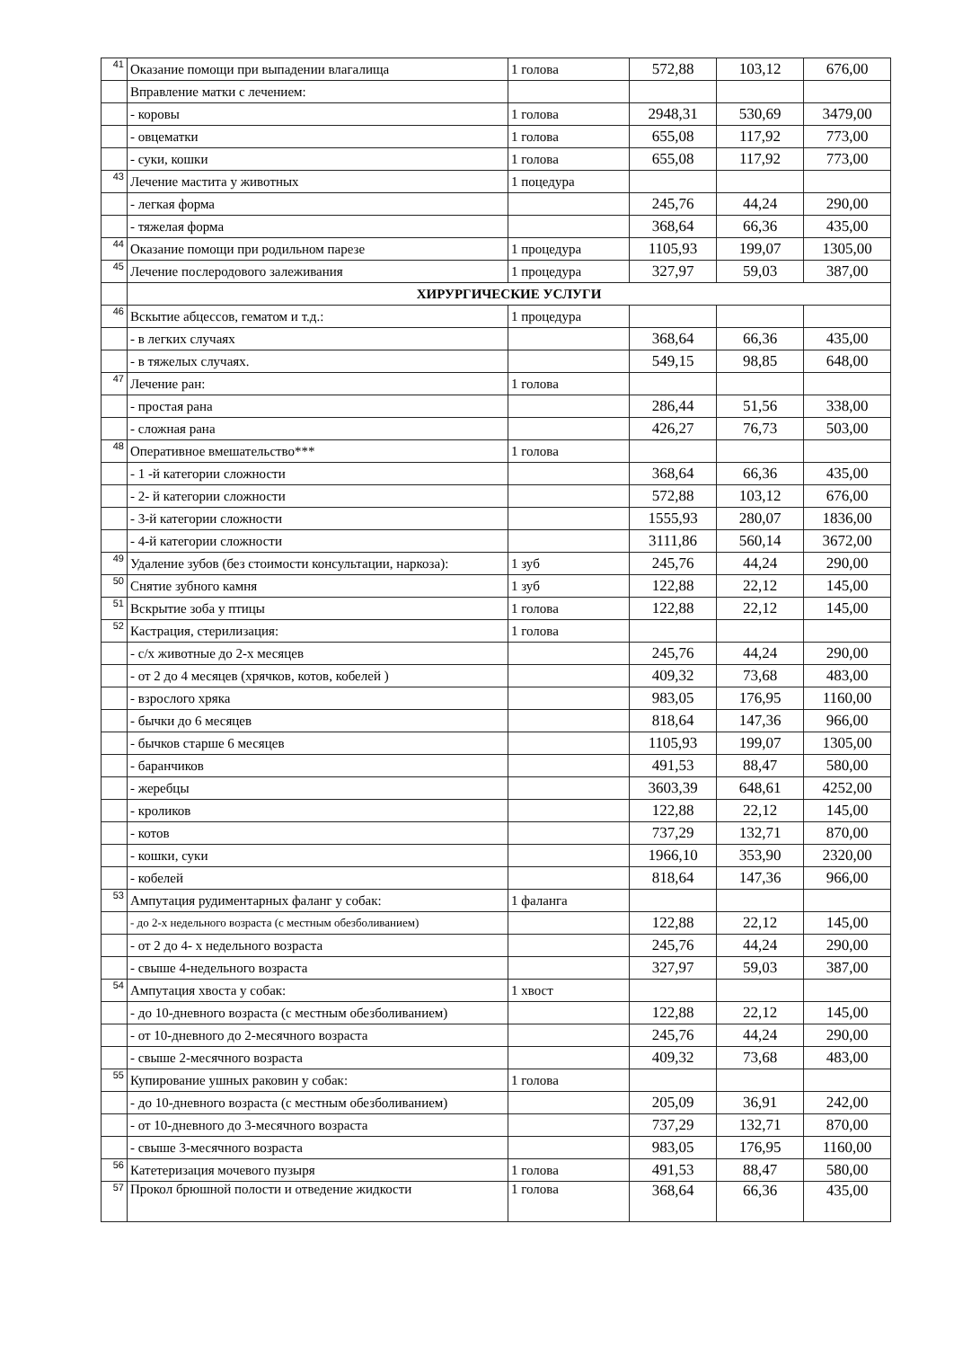| 41 | Оказание помощи при выпадении влагалища | 1 голова | 572,88 | 103,12 | 676,00 |
| | Вправление матки с лечением: | | | | |
| | - коровы | 1 голова | 2948,31 | 530,69 | 3479,00 |
| | - овцематки | 1 голова | 655,08 | 117,92 | 773,00 |
| | - суки, кошки | 1 голова | 655,08 | 117,92 | 773,00 |
| 43 | Лечение мастита у животных | 1 поцедура | | | |
| | - легкая форма | | 245,76 | 44,24 | 290,00 |
| | - тяжелая форма | | 368,64 | 66,36 | 435,00 |
| 44 | Оказание помощи при родильном парезе | 1 процедура | 1105,93 | 199,07 | 1305,00 |
| 45 | Лечение послеродового залеживания | 1 процедура | 327,97 | 59,03 | 387,00 |
| | ХИРУРГИЧЕСКИЕ УСЛУГИ | | | | |
| 46 | Вскытие абцессов, гематом и т.д.: | 1 процедура | | | |
| | - в легких случаях | | 368,64 | 66,36 | 435,00 |
| | - в тяжелых случаях. | | 549,15 | 98,85 | 648,00 |
| 47 | Лечение ран: | 1 голова | | | |
| | - простая рана | | 286,44 | 51,56 | 338,00 |
| | - сложная рана | | 426,27 | 76,73 | 503,00 |
| 48 | Оперативное вмешательство*** | 1 голова | | | |
| | - 1 -й категории сложности | | 368,64 | 66,36 | 435,00 |
| | - 2- й категории сложности | | 572,88 | 103,12 | 676,00 |
| | - 3-й категории сложности | | 1555,93 | 280,07 | 1836,00 |
| | - 4-й категории сложности | | 3111,86 | 560,14 | 3672,00 |
| 49 | Удаление зубов (без стоимости консультации, наркоза): | 1 зуб | 245,76 | 44,24 | 290,00 |
| 50 | Снятие зубного камня | 1 зуб | 122,88 | 22,12 | 145,00 |
| 51 | Вскрытие зоба у птицы | 1 голова | 122,88 | 22,12 | 145,00 |
| 52 | Кастрация, стерилизация: | 1 голова | | | |
| | - с/х животные до 2-х месяцев | | 245,76 | 44,24 | 290,00 |
| | - от 2 до 4 месяцев (хрячков, котов, кобелей ) | | 409,32 | 73,68 | 483,00 |
| | - взрослого хряка | | 983,05 | 176,95 | 1160,00 |
| | - бычки до 6 месяцев | | 818,64 | 147,36 | 966,00 |
| | - бычков старше 6 месяцев | | 1105,93 | 199,07 | 1305,00 |
| | - баранчиков | | 491,53 | 88,47 | 580,00 |
| | - жеребцы | | 3603,39 | 648,61 | 4252,00 |
| | - кроликов | | 122,88 | 22,12 | 145,00 |
| | - котов | | 737,29 | 132,71 | 870,00 |
| | - кошки, суки | | 1966,10 | 353,90 | 2320,00 |
| | - кобелей | | 818,64 | 147,36 | 966,00 |
| 53 | Ампутация рудиментарных фаланг у собак: | 1 фаланга | | | |
| | - до 2-х недельного возраста (с местным обезболиванием) | | 122,88 | 22,12 | 145,00 |
| | - от 2 до 4- х недельного возраста | | 245,76 | 44,24 | 290,00 |
| | - свыше 4-недельного возраста | | 327,97 | 59,03 | 387,00 |
| 54 | Ампутация хвоста у собак: | 1 хвост | | | |
| | - до 10-дневного возраста (с местным обезболиванием) | | 122,88 | 22,12 | 145,00 |
| | - от 10-дневного до 2-месячного возраста | | 245,76 | 44,24 | 290,00 |
| | - свыше 2-месячного возраста | | 409,32 | 73,68 | 483,00 |
| 55 | Купирование ушных раковин у собак: | 1 голова | | | |
| | - до 10-дневного возраста (с местным обезболиванием) | | 205,09 | 36,91 | 242,00 |
| | - от 10-дневного до 3-месячного возраста | | 737,29 | 132,71 | 870,00 |
| | - свыше 3-месячного возраста | | 983,05 | 176,95 | 1160,00 |
| 56 | Катетеризация мочевого пузыря | 1 голова | 491,53 | 88,47 | 580,00 |
| 57 | Прокол брюшной полости и отведение жидкости | 1 голова | 368,64 | 66,36 | 435,00 |